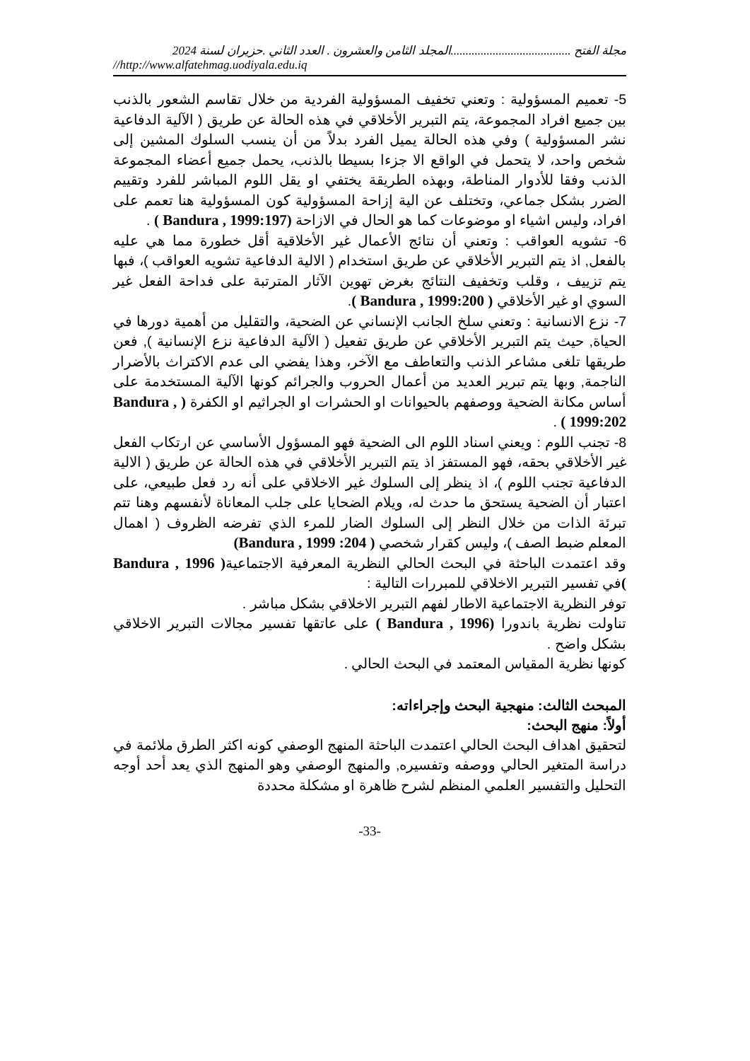مجلة الفتح ........................................المجلد الثامن والعشرون . العدد الثاني .حزيران لسنة 2024
//http://www.alfatehmag.uodiyala.edu.iq
5- تعميم المسؤولية : وتعني تخفيف المسؤولية الفردية من خلال تقاسم الشعور بالذنب بين جميع افراد المجموعة، يتم التبرير الأخلاقي في هذه الحالة عن طريق ( الآلية الدفاعية نشر المسؤولية ) وفي هذه الحالة يميل الفرد بدلاً من أن ينسب السلوك المشين إلى شخص واحد، لا يتحمل في الواقع الا جزءا بسيطا بالذنب، يحمل جميع أعضاء المجموعة الذنب وفقا للأدوار المناطة، وبهذه الطريقة يختفي او يقل اللوم المباشر للفرد وتقييم الضرر بشكل جماعي، وتختلف عن الية إزاحة المسؤولية كون المسؤولية هنا تعمم على افراد، وليس اشياء او موضوعات كما هو الحال في الازاحة (Bandura , 1999:197 ) .
6- تشويه العواقب : وتعني أن نتائج الأعمال غير الأخلاقية أقل خطورة مما هي عليه بالفعل, اذ يتم التبرير الأخلاقي عن طريق استخدام ( الالية الدفاعية تشويه العواقب )، فبها يتم تزييف ، وقلب وتخفيف النتائج بغرض تهوين الآثار المترتبة على فداحة الفعل غير السوي او غير الأخلاقي ( Bandura , 1999:200 ).
7- نزع الانسانية : وتعني سلخ الجانب الإنساني عن الضحية، والتقليل من أهمية دورها في الحياة, حيث يتم التبرير الأخلاقي عن طريق تفعيل ( الآلية الدفاعية نزع الإنسانية ), فعن طريقها تلغى مشاعر الذنب والتعاطف مع الآخر، وهذا يفضي الى عدم الاكتراث بالأضرار الناجمة, وبها يتم تبرير العديد من أعمال الحروب والجرائم كونها الآلية المستخدمة على أساس مكانة الضحية ووصفهم بالحيوانات او الحشرات او الجراثيم او الكفرة ( Bandura , 1999:202 ) .
8- تجنب اللوم : ويعني اسناد اللوم الى الضحية فهو المسؤول الأساسي عن ارتكاب الفعل غير الأخلاقي بحقه، فهو المستفز اذ يتم التبرير الأخلاقي في هذه الحالة عن طريق ( الالية الدفاعية تجنب اللوم )، اذ ينظر إلى السلوك غير الاخلاقي على أنه رد فعل طبيعي، على اعتبار أن الضحية يستحق ما حدث له، ويلام الضحايا على جلب المعاناة لأنفسهم وهنا تتم تبرئة الذات من خلال النظر إلى السلوك الضار للمرء الذي تفرضه الظروف ( اهمال المعلم ضبط الصف )، وليس كقرار شخصي ( Bandura , 1999 :204)
وقد اعتمدت الباحثة في البحث الحالي النظرية المعرفية الاجتماعية( Bandura , 1996 ) في تفسير التبرير الاخلاقي للمبررات التالية :
توفر النظرية الاجتماعية الاطار لفهم التبرير الاخلاقي بشكل مباشر .
تناولت نظرية باندورا (Bandura , 1996 ) على عاتقها تفسير مجالات التبرير الاخلاقي بشكل واضح .
كونها نظرية المقياس المعتمد في البحث الحالي .
المبحث الثالث: منهجية البحث وإجراءاته:
أولاً: منهج البحث:
لتحقيق اهداف البحث الحالي اعتمدت الباحثة المنهج الوصفي كونه اكثر الطرق ملائمة في دراسة المتغير الحالي ووصفه وتفسيره, والمنهج الوصفي وهو المنهج الذي يعد أحد أوجه التحليل والتفسير العلمي المنظم لشرح ظاهرة او مشكلة محددة
-33-